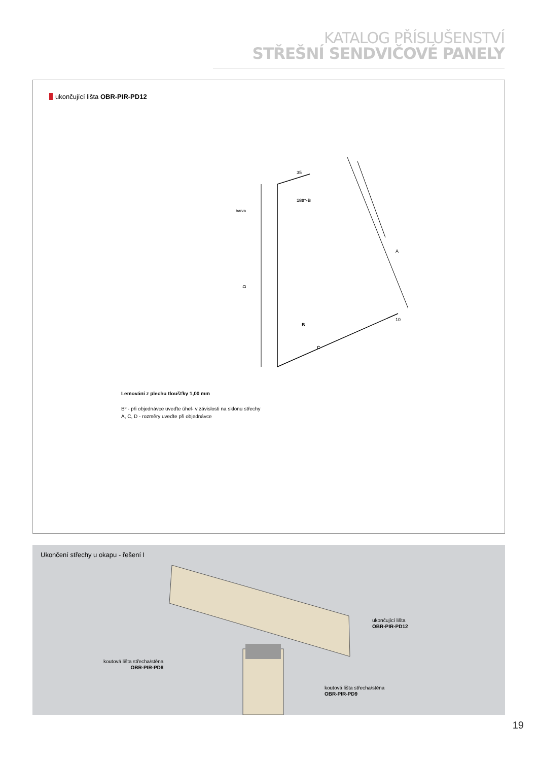KATALOG PŘÍSLUŠENSTVÍ
STŘEŠNÍ SENDVIČOVÉ PANELY
ukončující lišta OBR-PIR-PD12
D
A
C
B
180°-B
35
10
barva
Lemování z plechu tloušťky 1,00 mm
Bº - při objednávce uveďte úhel- v závislosti na sklonu střechy
A, C, D - rozměry uveďte při objednávce
Ukončení střechy u okapu - řešení I
ukončující lišta
OBR-PIR-PD12
koutová lišta střecha/stěna
OBR-PIR-PD8
koutová lišta střecha/stěna
OBR-PIR-PD9
19